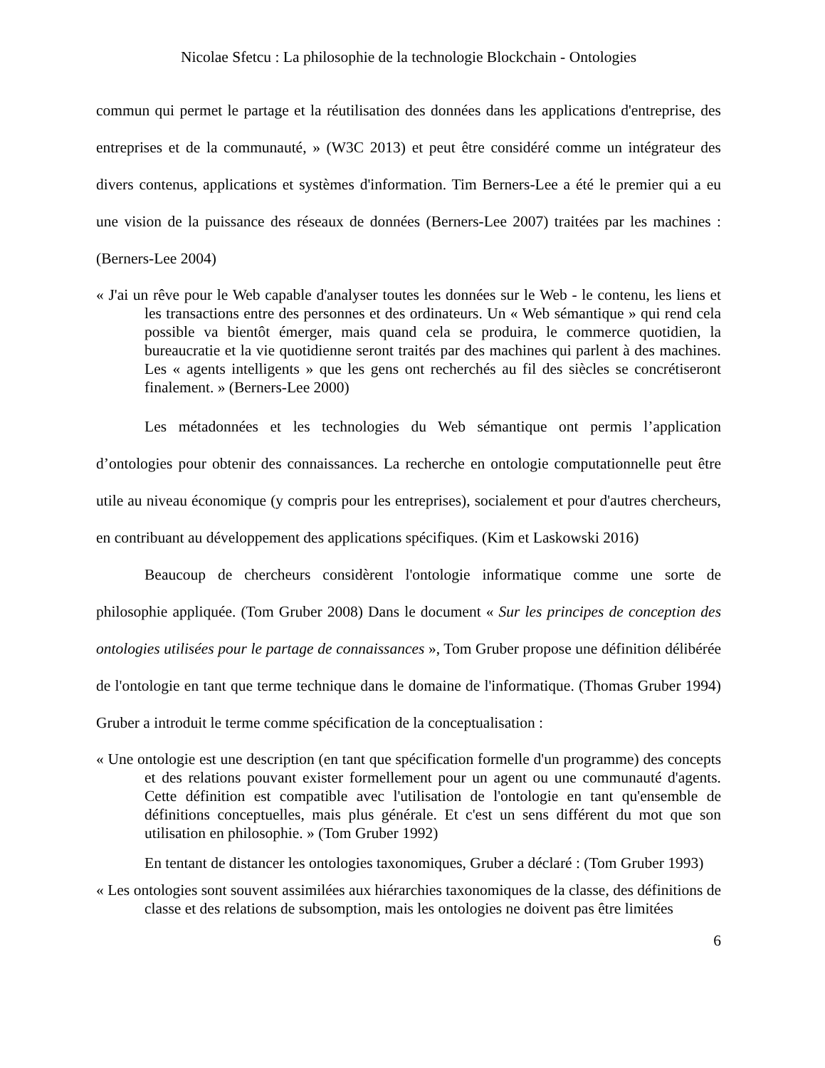Nicolae Sfetcu : La philosophie de la technologie Blockchain - Ontologies
commun qui permet le partage et la réutilisation des données dans les applications d'entreprise, des entreprises et de la communauté, » (W3C 2013) et peut être considéré comme un intégrateur des divers contenus, applications et systèmes d'information. Tim Berners-Lee a été le premier qui a eu une vision de la puissance des réseaux de données (Berners-Lee 2007) traitées par les machines : (Berners-Lee 2004)
« J'ai un rêve pour le Web capable d'analyser toutes les données sur le Web - le contenu, les liens et les transactions entre des personnes et des ordinateurs. Un « Web sémantique » qui rend cela possible va bientôt émerger, mais quand cela se produira, le commerce quotidien, la bureaucratie et la vie quotidienne seront traités par des machines qui parlent à des machines. Les « agents intelligents » que les gens ont recherchés au fil des siècles se concrétiseront finalement. » (Berners-Lee 2000)
Les métadonnées et les technologies du Web sémantique ont permis l’application d’ontologies pour obtenir des connaissances. La recherche en ontologie computationnelle peut être utile au niveau économique (y compris pour les entreprises), socialement et pour d'autres chercheurs, en contribuant au développement des applications spécifiques. (Kim et Laskowski 2016)
Beaucoup de chercheurs considèrent l'ontologie informatique comme une sorte de philosophie appliquée. (Tom Gruber 2008) Dans le document « Sur les principes de conception des ontologies utilisées pour le partage de connaissances », Tom Gruber propose une définition délibérée de l'ontologie en tant que terme technique dans le domaine de l'informatique. (Thomas Gruber 1994) Gruber a introduit le terme comme spécification de la conceptualisation :
« Une ontologie est une description (en tant que spécification formelle d'un programme) des concepts et des relations pouvant exister formellement pour un agent ou une communauté d'agents. Cette définition est compatible avec l'utilisation de l'ontologie en tant qu'ensemble de définitions conceptuelles, mais plus générale. Et c'est un sens différent du mot que son utilisation en philosophie. » (Tom Gruber 1992)
En tentant de distancer les ontologies taxonomiques, Gruber a déclaré : (Tom Gruber 1993)
« Les ontologies sont souvent assimilées aux hiérarchies taxonomiques de la classe, des définitions de classe et des relations de subsomption, mais les ontologies ne doivent pas être limitées
6